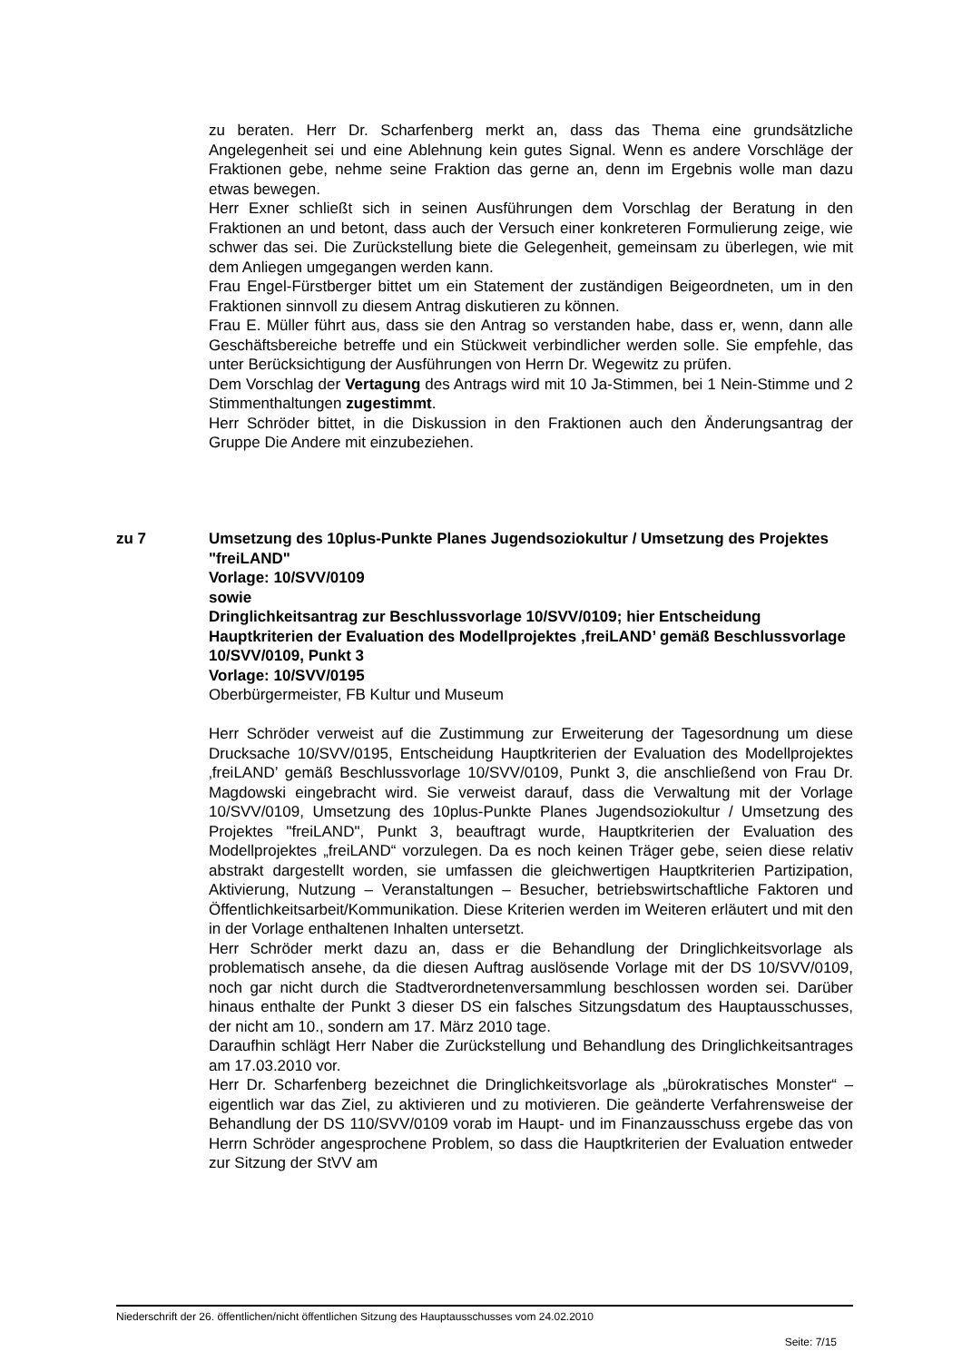zu beraten. Herr Dr. Scharfenberg merkt an, dass das Thema eine grundsätzliche Angelegenheit sei und eine Ablehnung kein gutes Signal. Wenn es andere Vorschläge der Fraktionen gebe, nehme seine Fraktion das gerne an, denn im Ergebnis wolle man dazu etwas bewegen.
Herr Exner schließt sich in seinen Ausführungen dem Vorschlag der Beratung in den Fraktionen an und betont, dass auch der Versuch einer konkreteren Formulierung zeige, wie schwer das sei. Die Zurückstellung biete die Gelegenheit, gemeinsam zu überlegen, wie mit dem Anliegen umgegangen werden kann.
Frau Engel-Fürstberger bittet um ein Statement der zuständigen Beigeordneten, um in den Fraktionen sinnvoll zu diesem Antrag diskutieren zu können.
Frau E. Müller führt aus, dass sie den Antrag so verstanden habe, dass er, wenn, dann alle Geschäftsbereiche betreffe und ein Stückweit verbindlicher werden solle. Sie empfehle, das unter Berücksichtigung der Ausführungen von Herrn Dr. Wegewitz zu prüfen.
Dem Vorschlag der Vertagung des Antrags wird mit 10 Ja-Stimmen, bei 1 Nein-Stimme und 2 Stimmenthaltungen zugestimmt.
Herr Schröder bittet, in die Diskussion in den Fraktionen auch den Änderungsantrag der Gruppe Die Andere mit einzubeziehen.
zu 7 Umsetzung des 10plus-Punkte Planes Jugendsoziokultur / Umsetzung des Projektes "freiLAND"
Vorlage: 10/SVV/0109
sowie
Dringlichkeitsantrag zur Beschlussvorlage 10/SVV/0109; hier Entscheidung Hauptkriterien der Evaluation des Modellprojektes ‚freiLAND’ gemäß Beschlussvorlage 10/SVV/0109, Punkt 3
Vorlage: 10/SVV/0195
Oberbürgermeister, FB Kultur und Museum
Herr Schröder verweist auf die Zustimmung zur Erweiterung der Tagesordnung um diese Drucksache 10/SVV/0195, Entscheidung Hauptkriterien der Evaluation des Modellprojektes ‚freiLAND’ gemäß Beschlussvorlage 10/SVV/0109, Punkt 3, die anschließend von Frau Dr. Magdowski eingebracht wird. Sie verweist darauf, dass die Verwaltung mit der Vorlage 10/SVV/0109, Umsetzung des 10plus-Punkte Planes Jugendsoziokultur / Umsetzung des Projektes "freiLAND", Punkt 3, beauftragt wurde, Hauptkriterien der Evaluation des Modellprojektes „freiLAND“ vorzulegen. Da es noch keinen Träger gebe, seien diese relativ abstrakt dargestellt worden, sie umfassen die gleichwertigen Hauptkriterien Partizipation, Aktivierung, Nutzung – Veranstaltungen – Besucher, betriebswirtschaftliche Faktoren und Öffentlichkeitsarbeit/Kommunikation. Diese Kriterien werden im Weiteren erläutert und mit den in der Vorlage enthaltenen Inhalten untersetzt.
Herr Schröder merkt dazu an, dass er die Behandlung der Dringlichkeitsvorlage als problematisch ansehe, da die diesen Auftrag auslösende Vorlage mit der DS 10/SVV/0109, noch gar nicht durch die Stadtverordnetenversammlung beschlossen worden sei. Darüber hinaus enthalte der Punkt 3 dieser DS ein falsches Sitzungsdatum des Hauptausschusses, der nicht am 10., sondern am 17. März 2010 tage.
Daraufhin schlägt Herr Naber die Zurückstellung und Behandlung des Dringlichkeitsantrages am 17.03.2010 vor.
Herr Dr. Scharfenberg bezeichnet die Dringlichkeitsvorlage als „bürokratisches Monster“ – eigentlich war das Ziel, zu aktivieren und zu motivieren. Die geänderte Verfahrensweise der Behandlung der DS 110/SVV/0109 vorab im Haupt- und im Finanzausschuss ergebe das von Herrn Schröder angesprochene Problem, so dass die Hauptkriterien der Evaluation entweder zur Sitzung der StVV am
Niederschrift der 26. öffentlichen/nicht öffentlichen Sitzung des Hauptausschusses vom 24.02.2010
Seite: 7/15